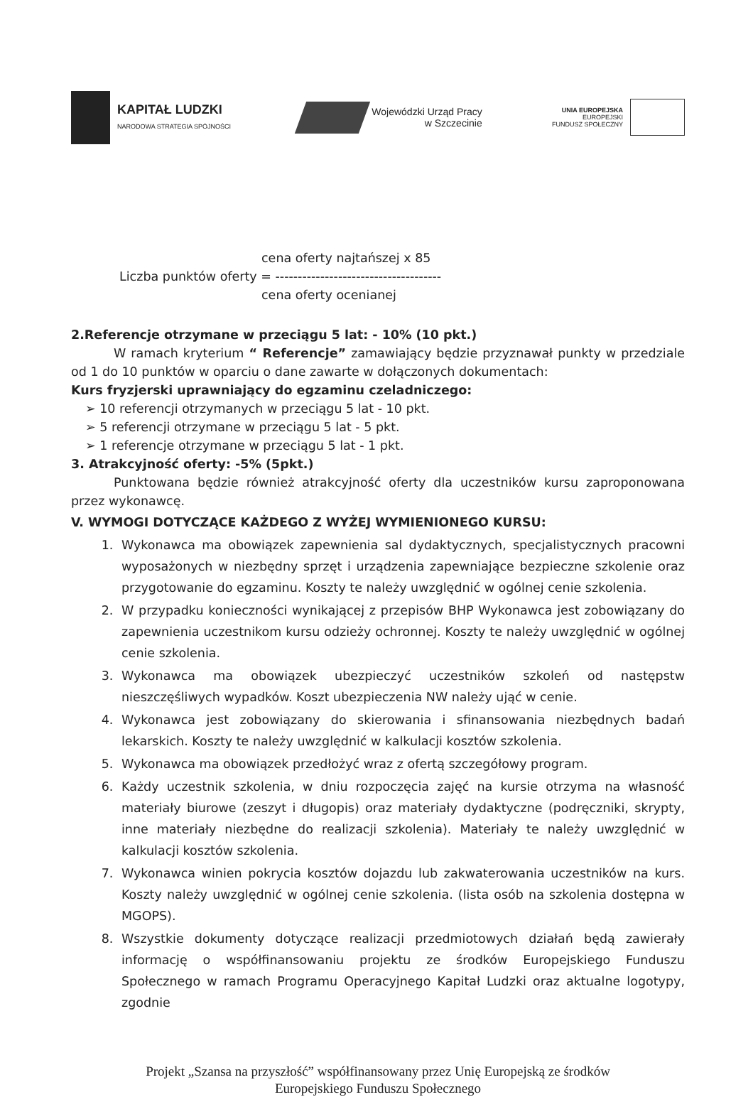KAPITAŁ LUDZKI
NARODOWA STRATEGIA SPÓJNOŚCI
Wojewódzki Urząd Pracy
w Szczecinie
UNIA EUROPEJSKA
EUROPEJSKI
FUNDUSZ SPOŁECZNY
cena oferty najtańszej x 85
Liczba punktów oferty = -------------------------------------
cena oferty ocenianej
2.Referencje otrzymane w przeciągu 5 lat: - 10% (10 pkt.)
W ramach kryterium “ Referencje” zamawiający będzie przyznawał punkty w przedziale od 1 do 10 punktów w oparciu o dane zawarte w dołączonych dokumentach:
Kurs fryzjerski uprawniający do egzaminu czeladniczego:
➢ 10 referencji otrzymanych w przeciągu 5 lat - 10 pkt.
➢ 5 referencji otrzymane w przeciągu 5 lat - 5 pkt.
➢ 1 referencje otrzymane w przeciągu 5 lat - 1 pkt.
3. Atrakcyjność oferty: -5% (5pkt.)
Punktowana będzie również atrakcyjność oferty dla uczestników kursu zaproponowana przez wykonawcę.
V. WYMOGI DOTYCZĄCE KAŻDEGO Z WYŻEJ WYMIENIONEGO KURSU:
1. Wykonawca ma obowiązek zapewnienia sal dydaktycznych, specjalistycznych pracowni wyposażonych w niezbędny sprzęt i urządzenia zapewniające bezpieczne szkolenie oraz przygotowanie do egzaminu. Koszty te należy uwzględnić w ogólnej cenie szkolenia.
2. W przypadku konieczności wynikającej z przepisów BHP Wykonawca jest zobowiązany do zapewnienia uczestnikom kursu odzieży ochronnej. Koszty te należy uwzględnić w ogólnej cenie szkolenia.
3. Wykonawca ma obowiązek ubezpieczyć uczestników szkoleń od następstw nieszczęśliwych wypadków. Koszt ubezpieczenia NW należy ująć w cenie.
4. Wykonawca jest zobowiązany do skierowania i sfinansowania niezbędnych badań lekarskich. Koszty te należy uwzględnić w kalkulacji kosztów szkolenia.
5. Wykonawca ma obowiązek przedłożyć wraz z ofertą szczegółowy program.
6. Każdy uczestnik szkolenia, w dniu rozpoczęcia zajęć na kursie otrzyma na własność materiały biurowe (zeszyt i długopis) oraz materiały dydaktyczne (podręczniki, skrypty, inne materiały niezbędne do realizacji szkolenia). Materiały te należy uwzględnić w kalkulacji kosztów szkolenia.
7. Wykonawca winien pokrycia kosztów dojazdu lub zakwaterowania uczestników na kurs. Koszty należy uwzględnić w ogólnej cenie szkolenia. (lista osób na szkolenia dostępna w MGOPS).
8. Wszystkie dokumenty dotyczące realizacji przedmiotowych działań będą zawierały informację o współfinansowaniu projektu ze środków Europejskiego Funduszu Społecznego w ramach Programu Operacyjnego Kapitał Ludzki oraz aktualne logotypy, zgodnie
Projekt „Szansa na przyszłość” współfinansowany przez Unię Europejską ze środków
Europejskiego Funduszu Społecznego